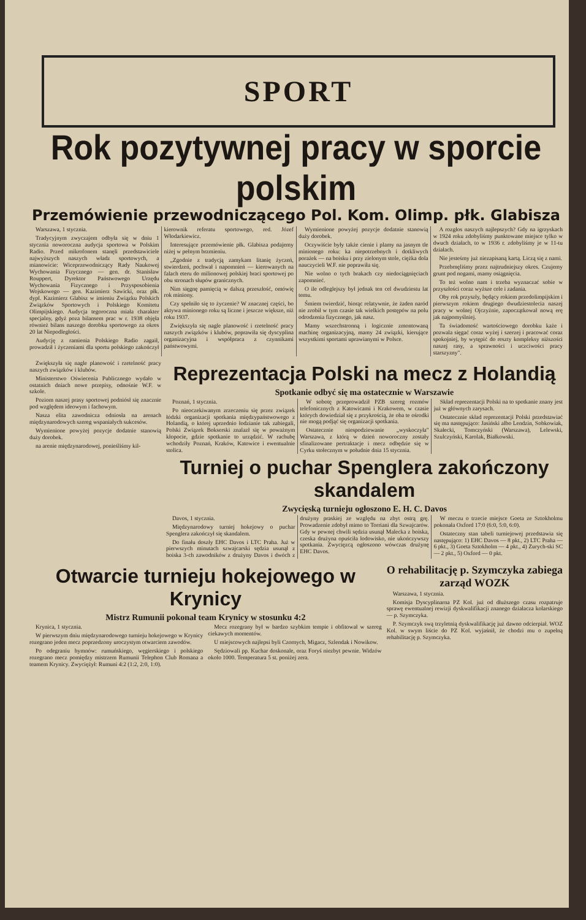SPORT
Rok pozytywnej pracy w sporcie polskim
Przemówienie przewodniczącego Pol. Kom. Olimp. płk. Glabisza
Warszawa, 1 stycznia.
Tradycyjnym zwyczajem odbyła się w dniu 1 stycznia noworoczna audycja sportowa w Polskim Radio. Przed mikrofonem stanęli przedstawiciele najwyższych naszych władz sportowych, a mianowicie: Wiceprzewodniczący Rady Naukowej Wychowania Fizycznego — gen. dr. Stanisław Rouppert, Dyrektor Państwowego Urzędu Wychowania Fizycznego i Przysposobienia Wojskowego — gen. Kazimierz Sawicki, oraz płk. dypl. Kazimierz Glabisz w imieniu Związku Polskich Związków Sportowych i Polskiego Komitetu Olimpijskiego. Audycja tegoroczna miała charakter specjalny, gdyż poza bilansem prac w r. 1938 objęła również bilans naszego dorobku sportowego za okres 20 lat Niepodległości.
Audycję z ramienia Polskiego Radio zagaił, prowadził i życzeniami dla sportu polskiego zakończył kierownik referatu sportowego, red. Józef Włodarkiewicz.
Interesujące przemówienie płk. Glabisza podajemy niżej w pełnym brzmieniu.
„Zgodnie z tradycją zamykam litanię życzeń, stwierdzeń, pochwał i napomnień — kierowanych na falach eteru do milionowej polskiej braci sportowej po obu stronach słupów granicznych.
Nim sięgnę pamięcią w dalszą przeszłość, omówię rok miniony.
Czy spełniło się to życzenie? W znacznej części, bo aktywa minionego roku są liczne i jeszcze większe, niż roku 1937.
Zwiększyła się nagle planowość i rzetelność pracy naszych związków i klubów, poprawiła się dyscyplina organizacyjna i współpraca z czynnikami państwowymi.
Wymienione powyżej pozycje dodatnie stanowią duży dorobek.
Oczywiście były także cienie i plamy na jasnym tle minionego roku: ka niepotrzebnych i dotkliwych porażek — na boisku i przy zielonym stole, ciężka dola nauczycieli W.F. nie poprawiła się.
Nie wolno o tych brakach czy niedociągnięciach zapomnieć.
O ile odleglejszy był jednak ten cel dwudziestu lat temu.
Śmiem twierdzić, biorąc relatywnie, że żaden naród nie zrobił w tym czasie tak wielkich postępów na polu odrodzenia fizycznego, jak nasz.
Mamy wszechstronną i logicznie zmontowaną machinę organizacyjną, mamy 24 związki, kierujące wszystkimi sportami uprawianymi w Polsce.
A rozgłos naszych najlepszych? Gdy na igrzyskach w 1924 roku zdobyliśmy punktowane miejsce tylko w dwuch działach, to w 1936 r. zdobyliśmy je w 11-tu działach.
Nie jesteśmy już niezapisaną kartą. Liczą się z nami.
Przebrnęliśmy przez najtrudniejszy okres. Czujemy grunt pod nogami, mamy osiągnięcia.
To też wolno nam i trzeba wyznaczać sobie w przyszłości coraz wyższe cele i zadania.
Oby rok przyszły, będący rokiem przedolimpijskim i pierwszym rokiem drugiego dwudziestolecia naszej pracy w wolnej Ojczyźnie, zapoczątkował nową erę jak najpomyślniej.
Ta świadomość wartościowego dorobku każe i pozwala sięgać coraz wyżej i szerzej i pracować coraz spokojniej, by wytępić do reszty kompleksy niższości naszej rasy, a sprawności i uczciwości pracy starszyzny".
Zwiększyła się nagle planowość i rzetelność pracy naszych związków i klubów.
Ministerstwo Oświecenia Publicznego wydało w ostatnich dniach nowe przepisy, odnośnie W.F. w szkole.
Poziom naszej prasy sportowej podniósł się znacznie pod względem ideowym i fachowym.
Nasza elita zawodnicza odniosła na arenach międzynarodowych szereg wspaniałych sukcesów.
Wymienione powyżej pozycje dodatnie stanowią duży dorobek.
na arenie międzynarodowej, ponieśliśmy kil-
Reprezentacja Polski na mecz z Holandią
Spotkanie odbyć się ma ostatecznie w Warszawie
Poznań, 1 stycznia.
Po nieoczekiwanym zrzeczeniu się przez związek łódzki organizacji spotkania międzypaństwowego z Holandią, o której uprzednio łodzianie tak zabiegali, Polski Związek Bokserski znalazł się w poważnym kłopocie, gdzie spotkanie to urządzić. W rachubę wchodziły Poznań, Kraków, Katowice i ewentualnie stolica.
W sobotę przeprowadził PZB szereg rozmów telefonicznych z Katowicami i Krakowem, w czasie których dowiedział się z przykrością, że oba te ośrodki nie mogą podjąć się organizacji spotkania.
Ostatecznie niespodziewanie „wyskoczyła" Warszawa, z którą w dzień noworoczny zostały sfinalizowane pertraktacje i mecz odbędzie się w Cyrku stołecznym w południe dnia 15 stycznia.
Skład reprezentacji Polski na to spotkanie znany jest już w głównych zarysach.
Ostatecznie skład reprezentacji Polski przedstawiać się ma następująco: Jasiński albo Lendzin, Sobkowiak, Skałecki, Tomczyński (Warszawa), Lelewski, Szulczyński, Karolak, Białkowski.
Turniej o puchar Spenglera zakończony skandalem
Zwycięską turnieju ogłoszono E. H. C. Davos
Davos, 1 stycznia.
Międzynarodowy turniej hokejowy o puchar Spenglera zakończył się skandalem.
Do finału doszły EHC Davos i LTC Praha. Już w pierwszych minutach szwajcarski sędzia usunął z boiska 3-ch zawodników z drużyny Davos i dwóch z drużyny praskiej ze względu na zbyt ostrą grę. Prowadzenie zdobył mimo to Torriani dla Szwajcarów. Gdy w pewnej chwili sędzia usunął Malecka z boiska, czeska drużyna opuściła lodowisko, nie ukończywszy spotkania. Zwycięzcą ogłoszono wówczas drużynę EHC Davos.
W meczu o trzecie miejsce Goeta ze Sztokholmu pokonała Oxford 17:0 (6:0, 5:0, 6:0).
Ostateczny stan tabeli turniejowej przedstawia się następująco: 1) EHC Davos — 8 pkt., 2) LTC Praha — 6 pkt., 3) Goeta Sztokholm — 4 pkt., 4) Zurych-ski SC — 2 pkt., 5) Oxford — 0 pkt.
Otwarcie turnieju hokejowego w Krynicy
Mistrz Rumunii pokonał team Krynicy w stosunku 4:2
Krynica, 1 stycznia.
W pierwszym dniu międzynarodowego turnieju hokejowego w Krynicy rozegrano jeden mecz poprzedzony uroczystym otwarciem zawodów.
Po odegraniu hymnów: rumuńskiego, węgierskiego i polskiego rozegrano mecz pomiędzy mistrzem Rumunii Telephon Club Romana a teamem Krynicy. Zwyciężył: Rumuni 4:2 (1:2, 2:0, 1:0).
Mecz rozegrany był w bardzo szybkim tempie i obfitował w szereg ciekawych momentów.
U miejscowych najlepsi byli Czornych, Migacz, Szlendak i Nowikow.
Sędziowali pp. Kuchar doskonale, oraz Foryś niezbyt pewnie. Widzów około 1000. Temperatura 5 st. poniżej zera.
O rehabilitację p. Szymczyka zabiega zarząd WOZK
Warszawa, 1 stycznia.
Komisja Dyscyplinarna PZ Kol. już od dłuższego czasu rozpatruje sprawę ewentualnej rewizji dyskwalifikacji znanego działacza kolarskiego — p. Szymczyka.
P. Szymczyk swą trzyletnią dyskwalifikację już dawno odcierpiał. WOZ Kol. w swym liście do PZ Kol. wyjaśnił, że chodzi mu o zupełną rehabilitację p. Szymczyka.